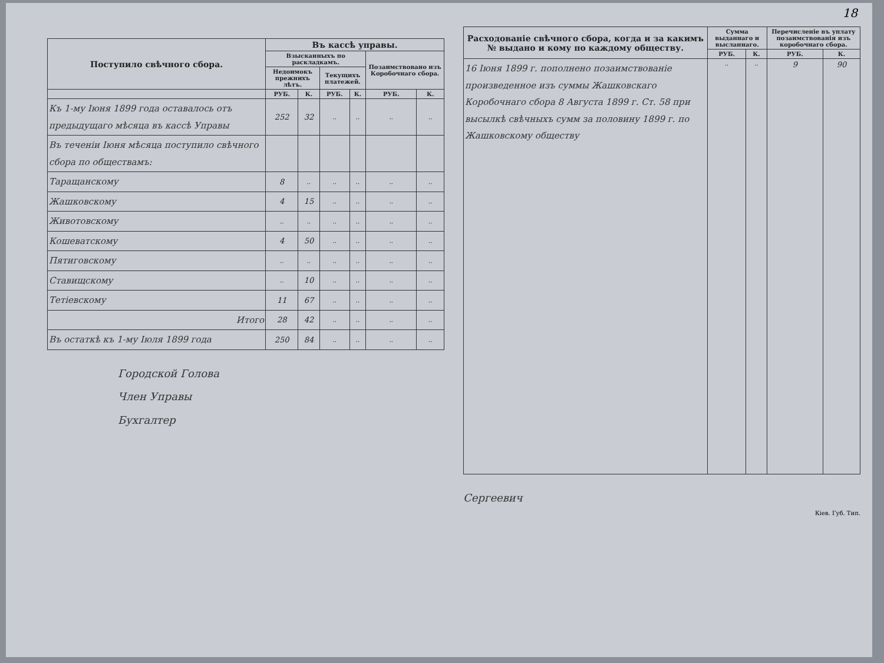| Поступило свѣчного сбора. | Въ кассѣ управы. | | | | | |
| --- | --- | --- | --- | --- | --- | --- |
| | Взысканныхъ по раскладкамъ. | | | | Позаимствовано изъ Коробочнаго сбора. | |
| | Недоимокъ прежнихъ лѣтъ. | | Текущихъ платежей. | | | |
| | РУБ. | К. | РУБ. | К. | РУБ. | К. |
| Къ 1-му Іюня 1899 года оставалось отъ предыдущаго мѣсяца въ кассѣ Управы | 252 | 32 | .. | .. | .. | .. |
| Въ теченіи Іюня мѣсяца поступило свѣчного сбора по обществамъ: | | | | | | |
| Таращанскому | 8 | .. | .. | .. | .. | .. |
| Жашковскому | 4 | 15 | .. | .. | .. | .. |
| Животовскому | .. | .. | .. | .. | .. | .. |
| Кошеватскому | 4 | 50 | .. | .. | .. | .. |
| Пятиговскому | .. | .. | .. | .. | .. | .. |
| Ставищскому | .. | 10 | .. | .. | .. | .. |
| Тетіевскому | 11 | 67 | .. | .. | .. | .. |
| Итого | 28 | 42 | .. | .. | .. | .. |
| Въ остаткѣ къ 1-му Іюля 1899 года | 250 | 84 | .. | .. | .. | .. |
Городской Голова
Член Управы
Бухгалтер
18
| Расходованіе свѣчного сбора, когда и за какимъ № выдано и кому по каждому обществу. | Сумма выданнаго и высланнаго. | | Перечисленіе въ уплату позаимствованія изъ коробочнаго сбора. | |
| --- | --- | --- | --- | --- |
| | РУБ. | К. | РУБ. | К. |
| 16 Іюня 1899 г. пополнено позаимствованіе произведенное изъ суммы Жашковскаго Коробочнаго сбора 8 Августа 1899 г. Ст. 58 при высылкѣ свѣчныхъ сумм за половину 1899 г. по Жашковскому обществу | .. | .. | 9 | 90 |
Сергеевич
Кіев. Губ. Тип.